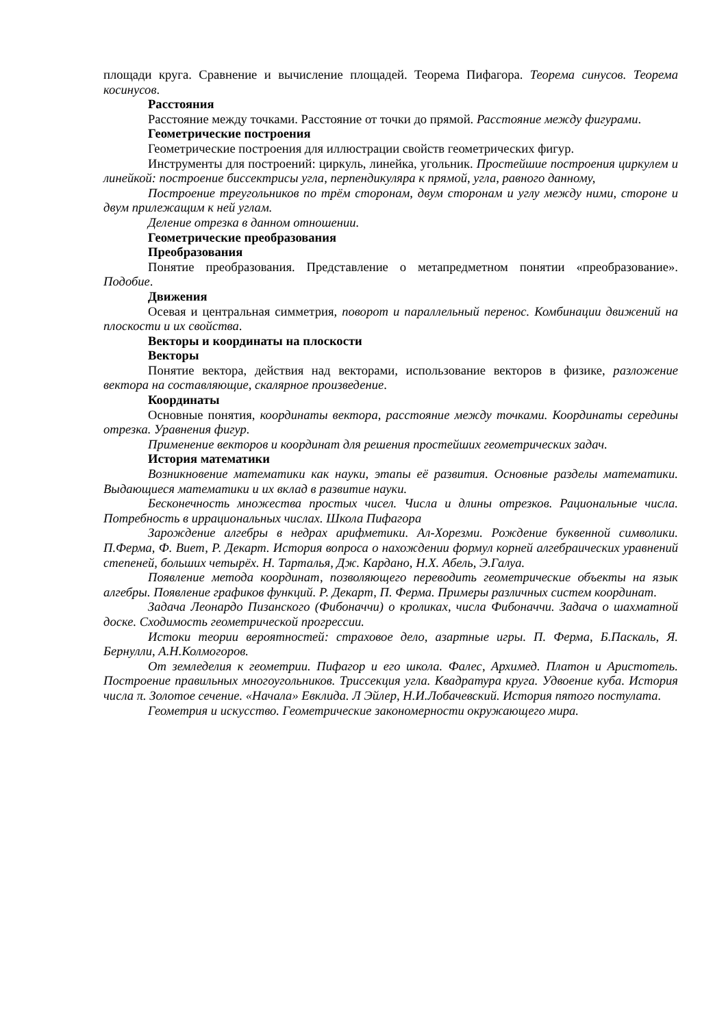площади круга. Сравнение и вычисление площадей. Теорема Пифагора. Теорема синусов. Теорема косинусов.
Расстояния
Расстояние между точками. Расстояние от точки до прямой. Расстояние между фигурами.
Геометрические построения
Геометрические построения для иллюстрации свойств геометрических фигур.
Инструменты для построений: циркуль, линейка, угольник. Простейшие построения циркулем и линейкой: построение биссектрисы угла, перпендикуляра к прямой, угла, равного данному,
Построение треугольников по трём сторонам, двум сторонам и углу между ними, стороне и двум прилежащим к ней углам.
Деление отрезка в данном отношении.
Геометрические преобразования
Преобразования
Понятие преобразования. Представление о метапредметном понятии «преобразование». Подобие.
Движения
Осевая и центральная симметрия, поворот и параллельный перенос. Комбинации движений на плоскости и их свойства.
Векторы и координаты на плоскости
Векторы
Понятие вектора, действия над векторами, использование векторов в физике, разложение вектора на составляющие, скалярное произведение.
Координаты
Основные понятия, координаты вектора, расстояние между точками. Координаты середины отрезка. Уравнения фигур.
Применение векторов и координат для решения простейших геометрических задач.
История математики
Возникновение математики как науки, этапы её развития. Основные разделы математики. Выдающиеся математики и их вклад в развитие науки.
Бесконечность множества простых чисел. Числа и длины отрезков. Рациональные числа. Потребность в иррациональных числах. Школа Пифагора
Зарождение алгебры в недрах арифметики. Ал-Хорезми. Рождение буквенной символики. П.Ферма, Ф. Виет, Р. Декарт. История вопроса о нахождении формул корней алгебраических уравнений степеней, больших четырёх. Н. Тарталья, Дж. Кардано, Н.Х. Абель, Э.Галуа.
Появление метода координат, позволяющего переводить геометрические объекты на язык алгебры. Появление графиков функций. Р. Декарт, П. Ферма. Примеры различных систем координат.
Задача Леонардо Пизанского (Фибоначчи) о кроликах, числа Фибоначчи. Задача о шахматной доске. Сходимость геометрической прогрессии.
Истоки теории вероятностей: страховое дело, азартные игры. П. Ферма, Б.Паскаль, Я. Бернулли, А.Н.Колмогоров.
От земледелия к геометрии. Пифагор и его школа. Фалес, Архимед. Платон и Аристотель. Построение правильных многоугольников. Триссекция угла. Квадратура круга. Удвоение куба. История числа π. Золотое сечение. «Начала» Евклида. Л Эйлер, Н.И.Лобачевский. История пятого постулата.
Геометрия и искусство. Геометрические закономерности окружающего мира.